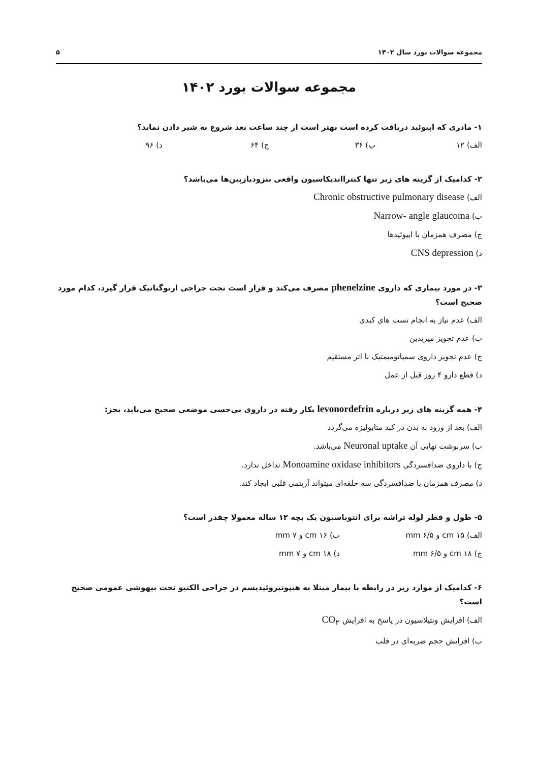مجموعه سوالات بورد سال ۱۴۰۲ ۵
مجموعه سوالات بورد ۱۴۰۲
۱- مادری که اپیوئید دریافت کرده است بهتر است از چند ساعت بعد شروع به شیر دادن نماید؟
الف) ۱۲ ب) ۳۶ ج) ۶۴ د) ۹۶
۲- کدامیک از گزینه های زیر تنها کنترااندیکاسیون واقعی بنزودیازپین‌ها می‌باشد؟
الف) Chronic obstructive pulmonary disease
ب) Narrow- angle glaucoma
ج) مصرف همزمان با اپیوئیدها
د) CNS depression
۳- در مورد بیماری که داروی phenelzine مصرف می‌کند و قرار است تحت جراحی ارتوگناتیک قرار گیرد، کدام مورد صحیح است؟
الف) عدم نیاز به انجام تست های کبدی
ب) عدم تجویز مپریدین
ج) عدم تجویز داروی سمپاتومیمتیک با اثر مستقیم
د) قطع دارو ۴ روز قبل از عمل
۴- همه گزینه های زیر درباره levonordefrin بکار رفته در داروی بی‌حسی موضعی صحیح می‌باید، بجز:
الف) بعد از ورود به بدن در کبد متابولیزه می‌گردد
ب) سرنوشت نهایی آن Neuronal uptake می‌باشد.
ج) با داروی ضدافسردگی Monoamine oxidase inhibitors تداخل ندارد.
د) مصرف همزمان با ضدافسردگی سه حلقه‌ای میتواند آریتمی قلبی ایجاد کند.
۵- طول و قطر لوله تراشه برای انتوباسیون یک بچه ۱۲ ساله معمولا چقدر است؟
الف) cm ۱۵ و ۶/۵ mm ب) cm ۱۶ و ۷ mm
ج) cm ۱۸ و ۶/۵ mm د) cm ۱۸ و ۷ mm
۶- کدامیک از موارد زیر در رابطه با بیمار مبتلا به هیپوتیروئیدیسم در جراحی الکتیو تحت بیهوشی عمومی صحیح است؟
الف) افزایش ونتیلاسیون در پاسخ به افزایش CO<sub>۲</sub>
ب) افزایش حجم ضربه‌ای در قلب